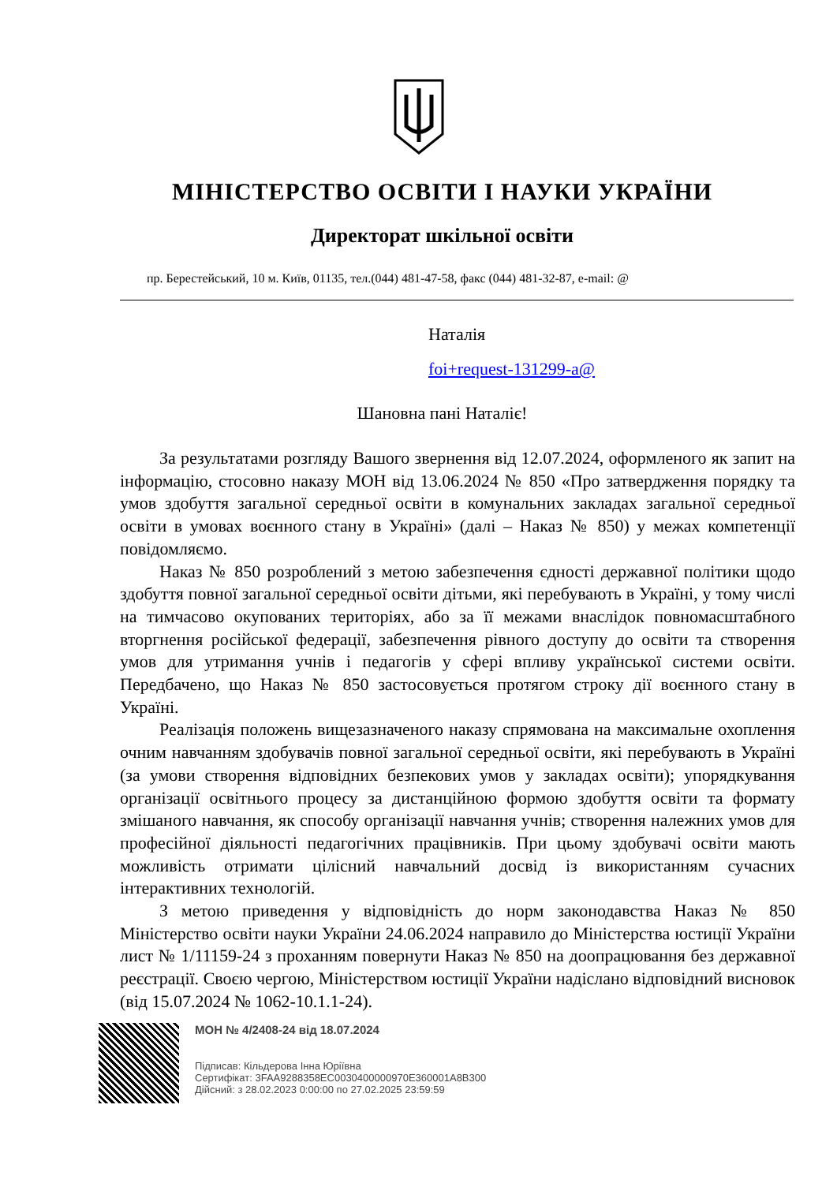МІНІСТЕРСТВО ОСВІТИ І НАУКИ УКРАЇНИ
Директорат шкільної освіти
пр. Берестейський, 10 м. Київ, 01135, тел.(044) 481-47-58, факс (044) 481-32-87, e-mail: @
Наталія
foi+request-131299-a@
Шановна пані Наталіє!
За результатами розгляду Вашого звернення від 12.07.2024, оформленого як запит на інформацію, стосовно наказу МОН від 13.06.2024 № 850 «Про затвердження порядку та умов здобуття загальної середньої освіти в комунальних закладах загальної середньої освіти в умовах воєнного стану в Україні» (далі – Наказ № 850) у межах компетенції повідомляємо.
Наказ № 850 розроблений з метою забезпечення єдності державної політики щодо здобуття повної загальної середньої освіти дітьми, які перебувають в Україні, у тому числі на тимчасово окупованих територіях, або за її межами внаслідок повномасштабного вторгнення російської федерації, забезпечення рівного доступу до освіти та створення умов для утримання учнів і педагогів у сфері впливу української системи освіти. Передбачено, що Наказ № 850 застосовується протягом строку дії воєнного стану в Україні.
Реалізація положень вищезазначеного наказу спрямована на максимальне охоплення очним навчанням здобувачів повної загальної середньої освіти, які перебувають в Україні (за умови створення відповідних безпекових умов у закладах освіти); упорядкування організації освітнього процесу за дистанційною формою здобуття освіти та формату змішаного навчання, як способу організації навчання учнів; створення належних умов для професійної діяльності педагогічних працівників. При цьому здобувачі освіти мають можливість отримати цілісний навчальний досвід із використанням сучасних інтерактивних технологій.
З метою приведення у відповідність до норм законодавства Наказ № 850 Міністерство освіти науки України 24.06.2024 направило до Міністерства юстиції України лист № 1/11159-24 з проханням повернути Наказ № 850 на доопрацювання без державної реєстрації. Своєю чергою, Міністерством юстиції України надіслано відповідний висновок (від 15.07.2024 № 1062-10.1.1-24).
МОН № 4/2408-24 від 18.07.2024
Підписав: Кільдерова Інна Юріївна
Сертифікат: 3FAA9288358EC0030400000970E360001A8B300
Дійсний: з 28.02.2023 0:00:00 по 27.02.2025 23:59:59